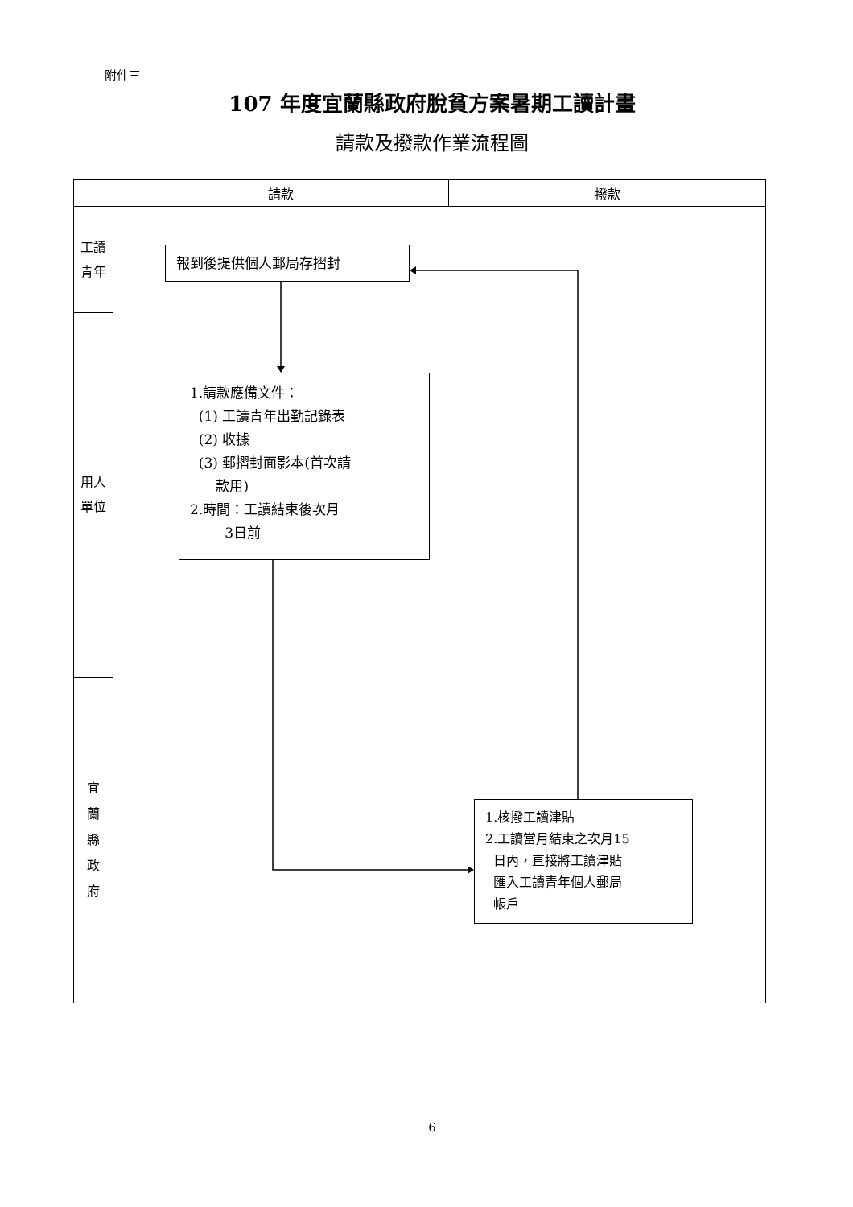附件三
107 年度宜蘭縣政府脫貧方案暑期工讀計畫
請款及撥款作業流程圖
| | 請款 | 撥款 |
| --- | --- | --- |
| 工讀 青年 | 報到後提供個人郵局存摺封 1.請款應備文件： (1) 工讀青年出勤記錄表 (2) 收據 (3) 郵摺封面影本(首次請 款用) 2.時間：工讀結束後次月 3日前 1.核撥工讀津貼 2.工讀當月結束之次月15 日內，直接將工讀津貼 匯入工讀青年個人郵局 帳戶 | |
| 用人 單位 | | |
| 宜 蘭 縣 政 府 | | |
6